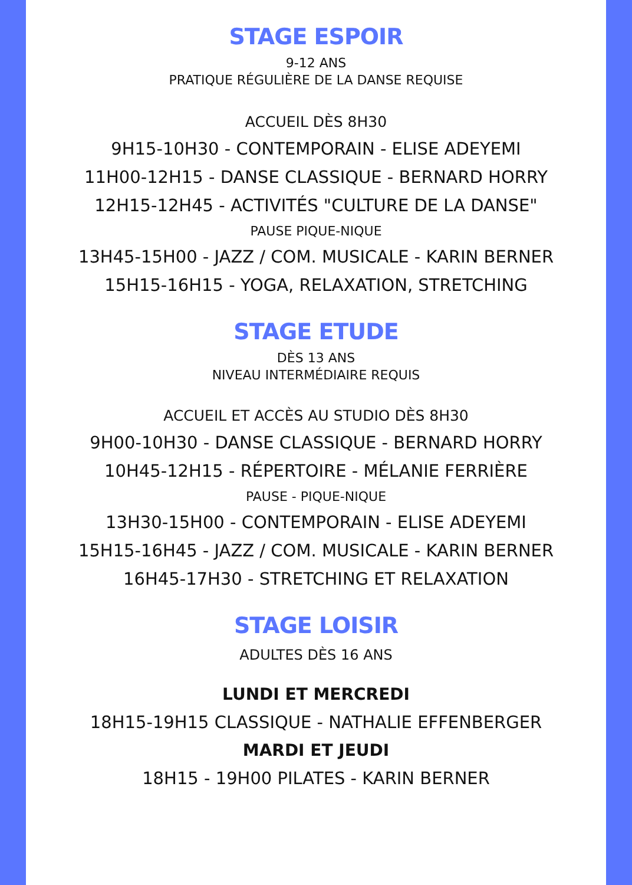STAGE ESPOIR
9-12 ANS
PRATIQUE RÉGULIÈRE DE LA DANSE REQUISE
ACCUEIL DÈS 8H30
9H15-10H30 - CONTEMPORAIN - ELISE ADEYEMI
11H00-12H15 - DANSE CLASSIQUE - BERNARD HORRY
12H15-12H45 - ACTIVITÉS "CULTURE DE LA DANSE"
PAUSE PIQUE-NIQUE
13H45-15H00 - JAZZ / COM. MUSICALE - KARIN BERNER
15H15-16H15 - YOGA, RELAXATION, STRETCHING
STAGE ETUDE
DÈS 13 ANS
NIVEAU INTERMÉDIAIRE REQUIS
ACCUEIL ET ACCÈS AU STUDIO DÈS 8H30
9H00-10H30 - DANSE CLASSIQUE - BERNARD HORRY
10H45-12H15 - RÉPERTOIRE - MÉLANIE FERRIÈRE
PAUSE - PIQUE-NIQUE
13H30-15H00 - CONTEMPORAIN - ELISE ADEYEMI
15H15-16H45 - JAZZ / COM. MUSICALE - KARIN BERNER
16H45-17H30 - STRETCHING ET RELAXATION
STAGE LOISIR
ADULTES DÈS 16 ANS
LUNDI ET MERCREDI
18H15-19H15 CLASSIQUE - NATHALIE EFFENBERGER
MARDI ET JEUDI
18H15 - 19H00 PILATES - KARIN BERNER